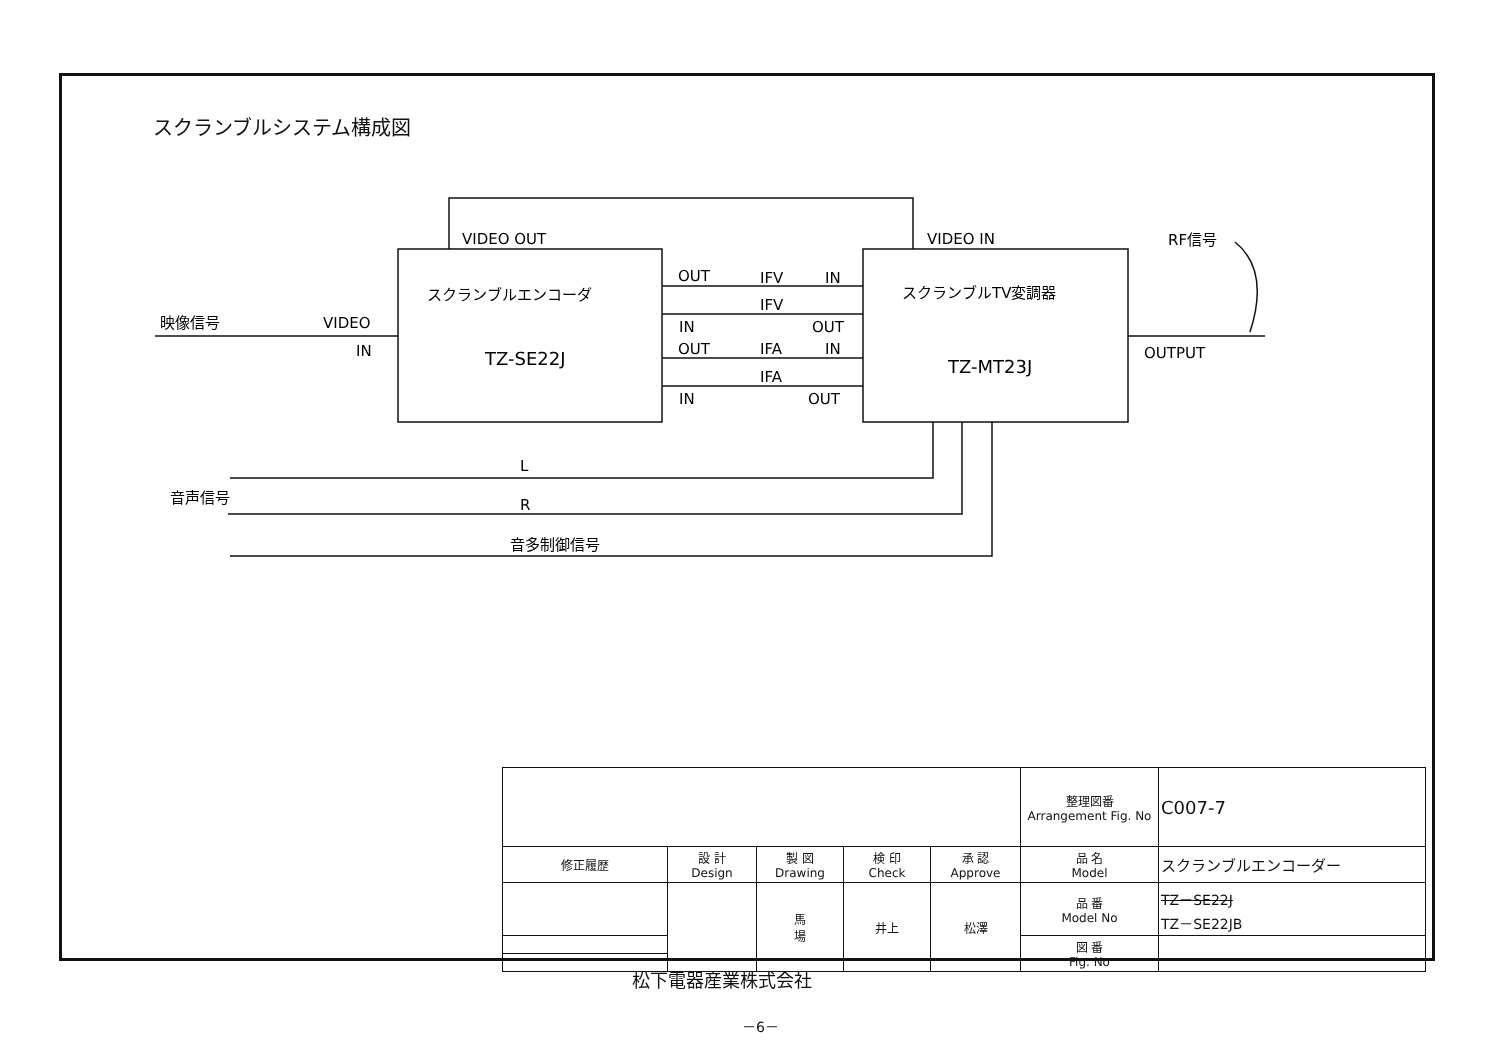スクランブルシステム構成図
VIDEO OUT
VIDEO IN
RF信号
スクランブルエンコーダ
TZ-SE22J
スクランブルTV変調器
TZ-MT23J
映像信号
VIDEO
IN
OUT
IFV
IN
IFV
IN
OUT
OUT
IFA
IN
IFA
IN
OUT
OUTPUT
L
音声信号
R
音多制御信号
| | | | | | 整理図番 Arrangement Fig. No | C007-7 |
| 修正履歴 | 設 計 Design | 製 図 Drawing | 検 印 Check | 承 認 Approve | 品 名 Model | スクランブルエンコーダー |
| | | 馬 場 | 井上 | 松澤 | 品 番 Model No | TZ－SE22J TZ－SE22JB |
| | | | | | 図 番 Fig. No | |
松下電器産業株式会社
－6－